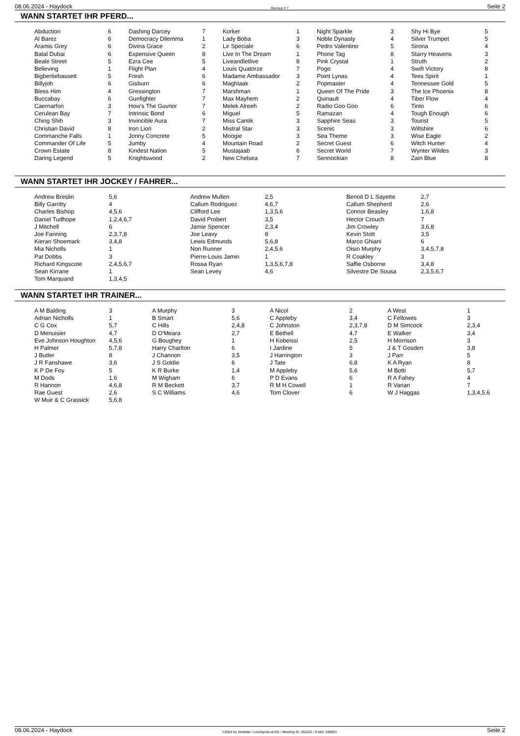08.06.2024 - Haydock Rennen # 7 Seite 2
WANN STARTET IHR PFERD...
| Abduction | 6 | Dashing Darcey | 7 | Korker | 1 | Night Sparkle | 3 | Shy Hi Bye | 5 |
| Al Barez | 6 | Democracy Dilemma | 1 | Lady Boba | 3 | Noble Dynasty | 4 | Silver Trumpet | 5 |
| Aramis Grey | 6 | Divina Grace | 2 | Lir Speciale | 6 | Pedro Valentino | 5 | Sirona | 4 |
| Batal Dubai | 6 | Expensive Queen | 8 | Live In The Dream | 1 | Phone Tag | 8 | Starry Heavens | 3 |
| Beale Street | 5 | Ezra Cee | 5 | Liveandletlive | 8 | Pink Crystal | 1 | Struth | 2 |
| Believing | 1 | Flight Plan | 4 | Louis Quatorze | 7 | Pogo | 4 | Swift Victory | 8 |
| Bigbertiebassett | 5 | Fresh | 6 | Madame Ambassador | 3 | Point Lynas | 4 | Tees Spirit | 1 |
| Billyjoh | 6 | Gisburn | 6 | Maghlaak | 2 | Popmaster | 4 | Tennessee Gold | 5 |
| Bless Him | 4 | Gressington | 7 | Marshman | 1 | Queen Of The Pride | 3 | The Ice Phoenix | 8 |
| Buccabay | 6 | Gunfighter | 7 | Max Mayhem | 2 | Quinault | 4 | Tiber Flow | 4 |
| Caernarfon | 3 | How's The Guvnor | 7 | Melek Alreeh | 2 | Radio Goo Goo | 6 | Tinto | 6 |
| Cerulean Bay | 7 | Intrinsic Bond | 6 | Miguel | 5 | Ramazan | 4 | Tough Enough | 6 |
| Ching Shih | 3 | Invincible Aura | 7 | Miss Cantik | 3 | Sapphire Seas | 3 | Tourist | 5 |
| Christian David | 8 | Iron Lion | 2 | Mistral Star | 3 | Scenic | 3 | Wiltshire | 6 |
| Commanche Falls | 1 | Jonny Concrete | 5 | Moogie | 3 | Sea Theme | 3 | Wise Eagle | 2 |
| Commander Of Life | 5 | Jumby | 4 | Mountain Road | 2 | Secret Guest | 6 | Witch Hunter | 4 |
| Crown Estate | 8 | Kindest Nation | 5 | Mustajaab | 6 | Secret World | 7 | Wynter Wildes | 3 |
| Daring Legend | 5 | Knightswood | 2 | New Chelsea | 7 | Sennockian | 8 | Zain Blue | 8 |
WANN STARTET IHR JOCKEY / FAHRER...
| Andrew Breslin | 5,6 | Andrew Mullen | 2,5 | Benoit D L Sayette | 2,7 |
| Billy Garritty | 4 | Callum Rodriguez | 4,6,7 | Callum Shepherd | 2,6 |
| Charles Bishop | 4,5,6 | Clifford Lee | 1,3,5,6 | Connor Beasley | 1,6,8 |
| Daniel Tudhope | 1,2,4,6,7 | David Probert | 3,5 | Hector Crouch | 7 |
| J Mitchell | 6 | Jamie Spencer | 2,3,4 | Jim Crowley | 3,6,8 |
| Joe Fanning | 2,3,7,8 | Joe Leavy | 8 | Kevin Stott | 3,5 |
| Kieran Shoemark | 3,4,8 | Lewis Edmunds | 5,6,8 | Marco Ghiani | 6 |
| Mia Nicholls | 1 | Non Runner | 2,4,5,6 | Oisin Murphy | 3,4,5,7,8 |
| Pat Dobbs | 3 | Pierre-Louis Jamin | 1 | R Coakley | 3 |
| Richard Kingscote | 2,4,5,6,7 | Rossa Ryan | 1,3,5,6,7,8 | Saffie Osborne | 3,4,8 |
| Sean Kirrane | 1 | Sean Levey | 4,6 | Silvestre De Sousa | 2,3,5,6,7 |
| Tom Marquand | 1,3,4,5 | | | | |
WANN STARTET IHR TRAINER...
| A M Balding | 3 | A Murphy | 3 | A Nicol | 2 | A West | 1 |
| Adrian Nicholls | 1 | B Smart | 5,6 | C Appleby | 3,4 | C Fellowes | 3 |
| C G Cox | 5,7 | C Hills | 2,4,8 | C Johnston | 2,3,7,8 | D M Simcock | 2,3,4 |
| D Menuisier | 4,7 | D O'Meara | 2,7 | E Bethell | 4,7 | E Walker | 3,4 |
| Eve Johnson Houghton | 4,5,6 | G Boughey | 1 | H Kobeissi | 2,5 | H Morrison | 3 |
| H Palmer | 5,7,8 | Harry Charlton | 6 | I Jardine | 5 | J & T Gosden | 3,8 |
| J Butler | 8 | J Channon | 3,5 | J Harrington | 3 | J Parr | 5 |
| J R Fanshawe | 3,6 | J S Goldie | 6 | J Tate | 6,8 | K A Ryan | 8 |
| K P De Foy | 5 | K R Burke | 1,4 | M Appleby | 5,6 | M Botti | 5,7 |
| M Dods | 1,6 | M Wigham | 6 | P D Evans | 6 | R A Fahey | 4 |
| R Hannon | 4,6,8 | R M Beckett | 3,7 | R M H Cowell | 1 | R Varian | 7 |
| Rae Guest | 2,6 | S C Williams | 4,6 | Tom Clover | 6 | W J Haggas | 1,3,4,5,6 |
| W Muir & C Grassick | 5,6,8 | | | | | | |
08.06.2024 - Haydock ©2024 by Wettstar / LiveSports.at KG / Meeting ID: 362322 / ExtID: 269801 Seite 2